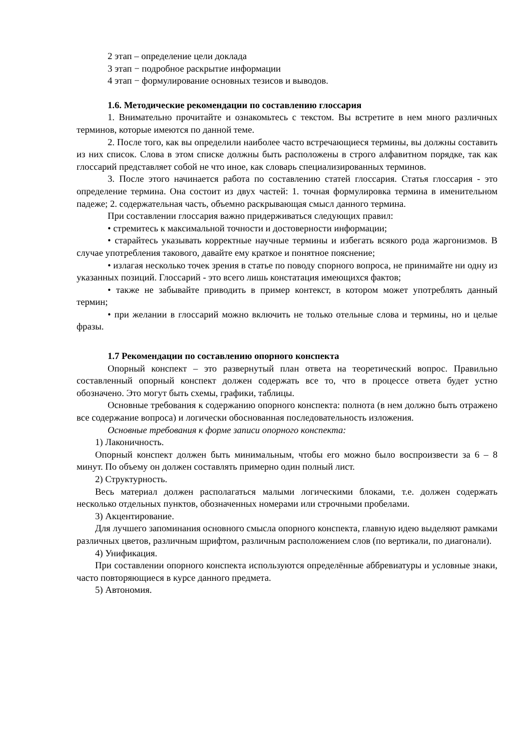2 этап – определение цели доклада
3 этап − подробное раскрытие информации
4 этап − формулирование основных тезисов и выводов.
1.6. Методические рекомендации по составлению глоссария
1. Внимательно прочитайте и ознакомьтесь с текстом. Вы встретите в нем много различных терминов, которые имеются по данной теме.
2. После того, как вы определили наиболее часто встречающиеся термины, вы должны составить из них список. Слова в этом списке должны быть расположены в строго алфавитном порядке, так как глоссарий представляет собой не что иное, как словарь специализированных терминов.
3. После этого начинается работа по составлению статей глоссария. Статья глоссария - это определение термина. Она состоит из двух частей: 1. точная формулировка термина в именительном падеже; 2. содержательная часть, объемно раскрывающая смысл данного термина.
При составлении глоссария важно придерживаться следующих правил:
• стремитесь к максимальной точности и достоверности информации;
• старайтесь указывать корректные научные термины и избегать всякого рода жаргонизмов. В случае употребления такового, давайте ему краткое и понятное пояснение;
• излагая несколько точек зрения в статье по поводу спорного вопроса, не принимайте ни одну из указанных позиций. Глоссарий - это всего лишь констатация имеющихся фактов;
• также не забывайте приводить в пример контекст, в котором может употреблять данный термин;
• при желании в глоссарий можно включить не только отельные слова и термины, но и целые фразы.
1.7 Рекомендации по составлению опорного конспекта
Опорный конспект – это развернутый план ответа на теоретический вопрос. Правильно составленный опорный конспект должен содержать все то, что в процессе ответа будет устно обозначено. Это могут быть схемы, графики, таблицы.
Основные требования к содержанию опорного конспекта: полнота (в нем должно быть отражено все содержание вопроса) и логически обоснованная последовательность изложения.
Основные требования к форме записи опорного конспекта:
1) Лаконичность.
Опорный конспект должен быть минимальным, чтобы его можно было воспроизвести за 6 – 8 минут. По объему он должен составлять примерно один полный лист.
2) Структурность.
Весь материал должен располагаться малыми логическими блоками, т.е. должен содержать несколько отдельных пунктов, обозначенных номерами или строчными пробелами.
3) Акцентирование.
Для лучшего запоминания основного смысла опорного конспекта, главную идею выделяют рамками различных цветов, различным шрифтом, различным расположением слов (по вертикали, по диагонали).
4) Унификация.
При составлении опорного конспекта используются определённые аббревиатуры и условные знаки, часто повторяющиеся в курсе данного предмета.
5) Автономия.